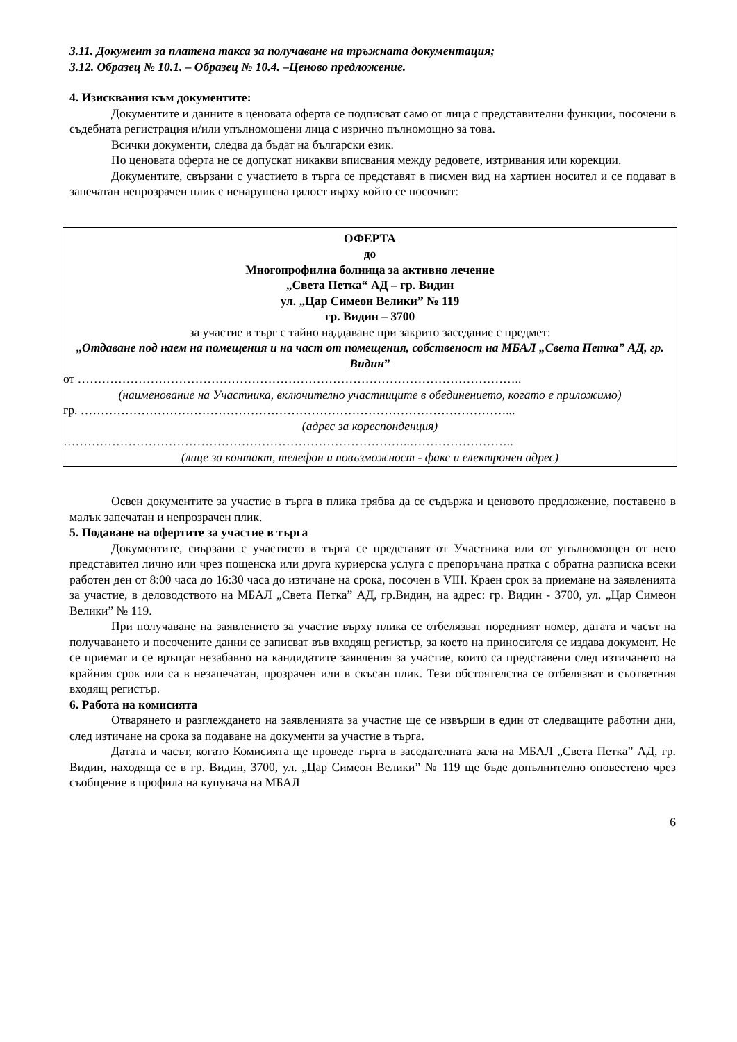3.11. Документ за платена такса за получаване на тръжната документация;
3.12. Образец № 10.1. – Образец № 10.4. –Ценово предложение.
4. Изисквания към документите:
Документите и данните в ценовата оферта се подписват само от лица с представителни функции, посочени в съдебната регистрация и/или упълномощени лица с изрично пълномощно за това.
Всички документи, следва да бъдат на български език.
По ценовата оферта не се допускат никакви вписвания между редовете, изтривания или корекции.
Документите, свързани с участието в търга се представят в писмен вид на хартиен носител и се подават в запечатан непрозрачен плик с ненарушена цялост върху който се посочват:
ОФЕРТА
до
Многопрофилна болница за активно лечение
„Света Петка“ АД – гр. Видин
ул. „Цар Симеон Велики” № 119
гр. Видин – 3700
за участие в търг с тайно наддаване при закрито заседание с предмет:
„Отдаване под наем на помещения и на част от помещения, собственост на МБАЛ „Света Петка” АД, гр. Видин”
от ………………………………………………………………………………………………..
(наименование на Участника, включително участниците в обединението, когато е приложимо)
гр. ……………………………………………………………………………………………...
(адрес за кореспонденция)
…………………………………………………………………………..……………………..
(лице за контакт, телефон и повъзможност - факс и електронен адрес)
Освен документите за участие в търга в плика трябва да се съдържа и ценовото предложение, поставено в малък запечатан и непрозрачен плик.
5. Подаване на офертите за участие в търга
Документите, свързани с участието в търга се представят от Участника или от упълномощен от него представител лично или чрез пощенска или друга куриерска услуга с препоръчана пратка с обратна разписка всеки работен ден от 8:00 часа до 16:30 часа до изтичане на срока, посочен в VIII. Краен срок за приемане на заявленията за участие, в деловодството на МБАЛ „Света Петка” АД, гр.Видин, на адрес: гр. Видин - 3700, ул. „Цар Симеон Велики” № 119.
При получаване на заявлението за участие върху плика се отбелязват поредният номер, датата и часът на получаването и посочените данни се записват във входящ регистър, за което на приносителя се издава документ. Не се приемат и се връщат незабавно на кандидатите заявления за участие, които са представени след изтичането на крайния срок или са в незапечатан, прозрачен или в скъсан плик. Тези обстоятелства се отбелязват в съответния входящ регистър.
6. Работа на комисията
Отварянето и разглеждането на заявленията за участие ще се извърши в един от следващите работни дни, след изтичане на срока за подаване на документи за участие в търга.
Датата и часът, когато Комисията ще проведе търга в заседателната зала на МБАЛ „Света Петка” АД, гр. Видин, находяща се в гр. Видин, 3700, ул. „Цар Симеон Велики” № 119 ще бъде допълнително оповестено чрез съобщение в профила на купувача на МБАЛ
6